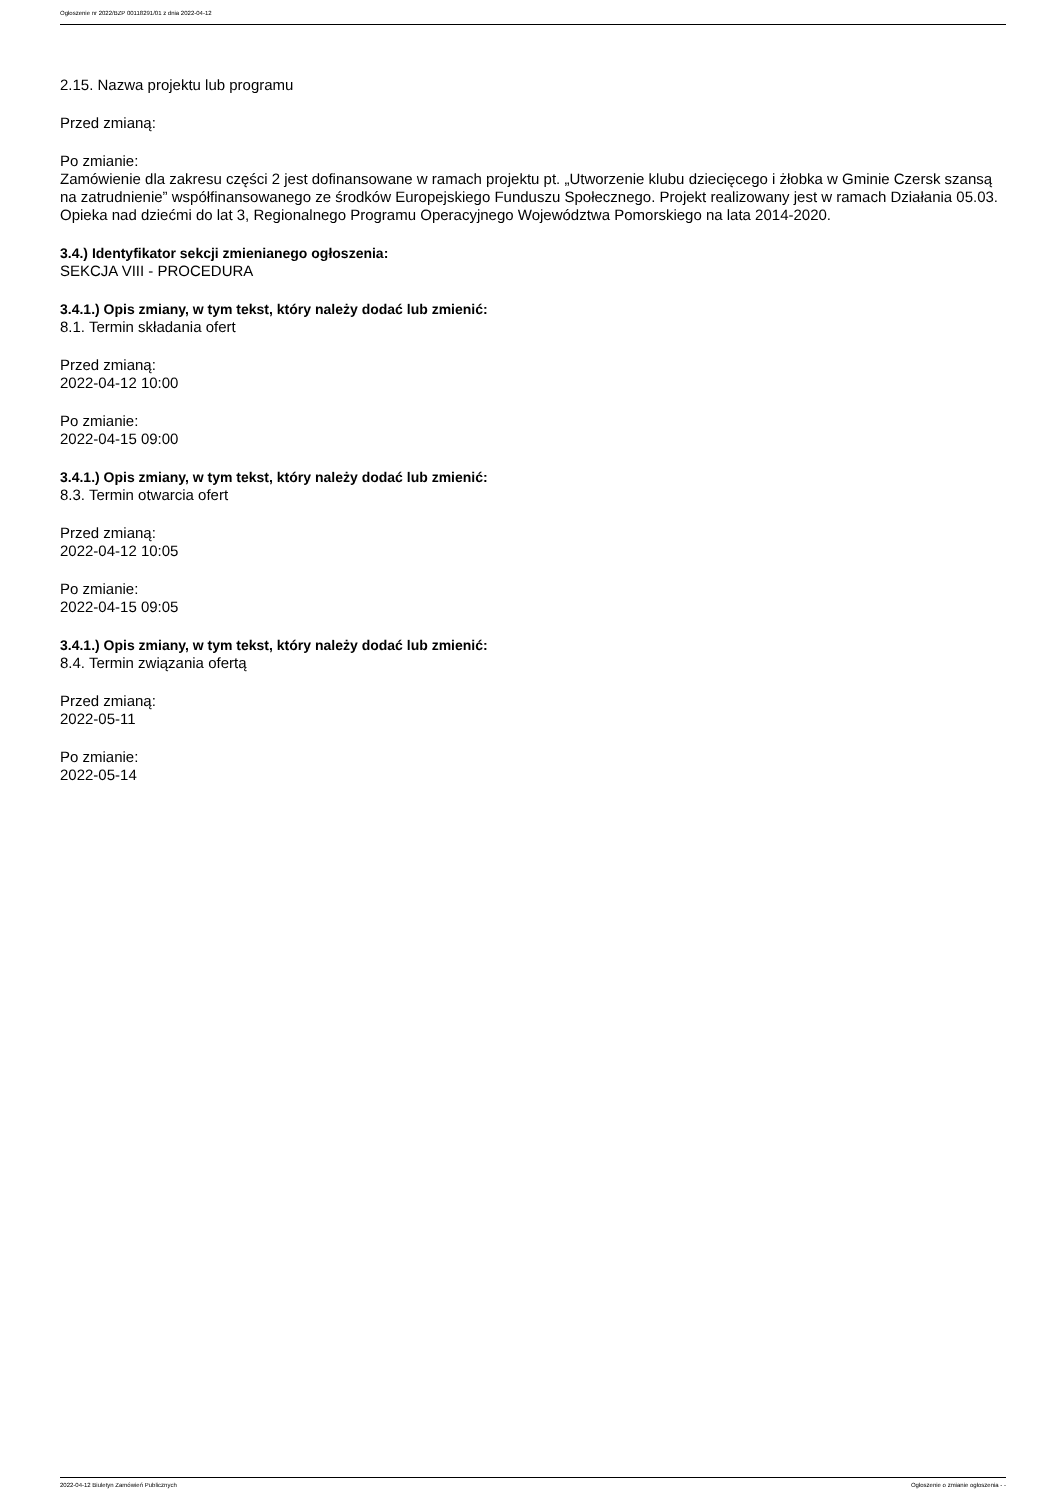Ogłoszenie nr 2022/BZP 00118291/01 z dnia 2022-04-12
2.15. Nazwa projektu lub programu
Przed zmianą:
Po zmianie:
Zamówienie dla zakresu części 2 jest dofinansowane w ramach projektu pt. „Utworzenie klubu dziecięcego i żłobka w Gminie Czersk szansą na zatrudnienie” współfinansowanego ze środków Europejskiego Funduszu Społecznego. Projekt realizowany jest w ramach Działania 05.03. Opieka nad dziećmi do lat 3, Regionalnego Programu Operacyjnego Województwa Pomorskiego na lata 2014-2020.
3.4.) Identyfikator sekcji zmienianego ogłoszenia:
SEKCJA VIII - PROCEDURA
3.4.1.) Opis zmiany, w tym tekst, który należy dodać lub zmienić:
8.1. Termin składania ofert
Przed zmianą:
2022-04-12 10:00
Po zmianie:
2022-04-15 09:00
3.4.1.) Opis zmiany, w tym tekst, który należy dodać lub zmienić:
8.3. Termin otwarcia ofert
Przed zmianą:
2022-04-12 10:05
Po zmianie:
2022-04-15 09:05
3.4.1.) Opis zmiany, w tym tekst, który należy dodać lub zmienić:
8.4. Termin związania ofertą
Przed zmianą:
2022-05-11
Po zmianie:
2022-05-14
2022-04-12 Biuletyn Zamówień Publicznych Ogłoszenie o zmianie ogłoszenia - -